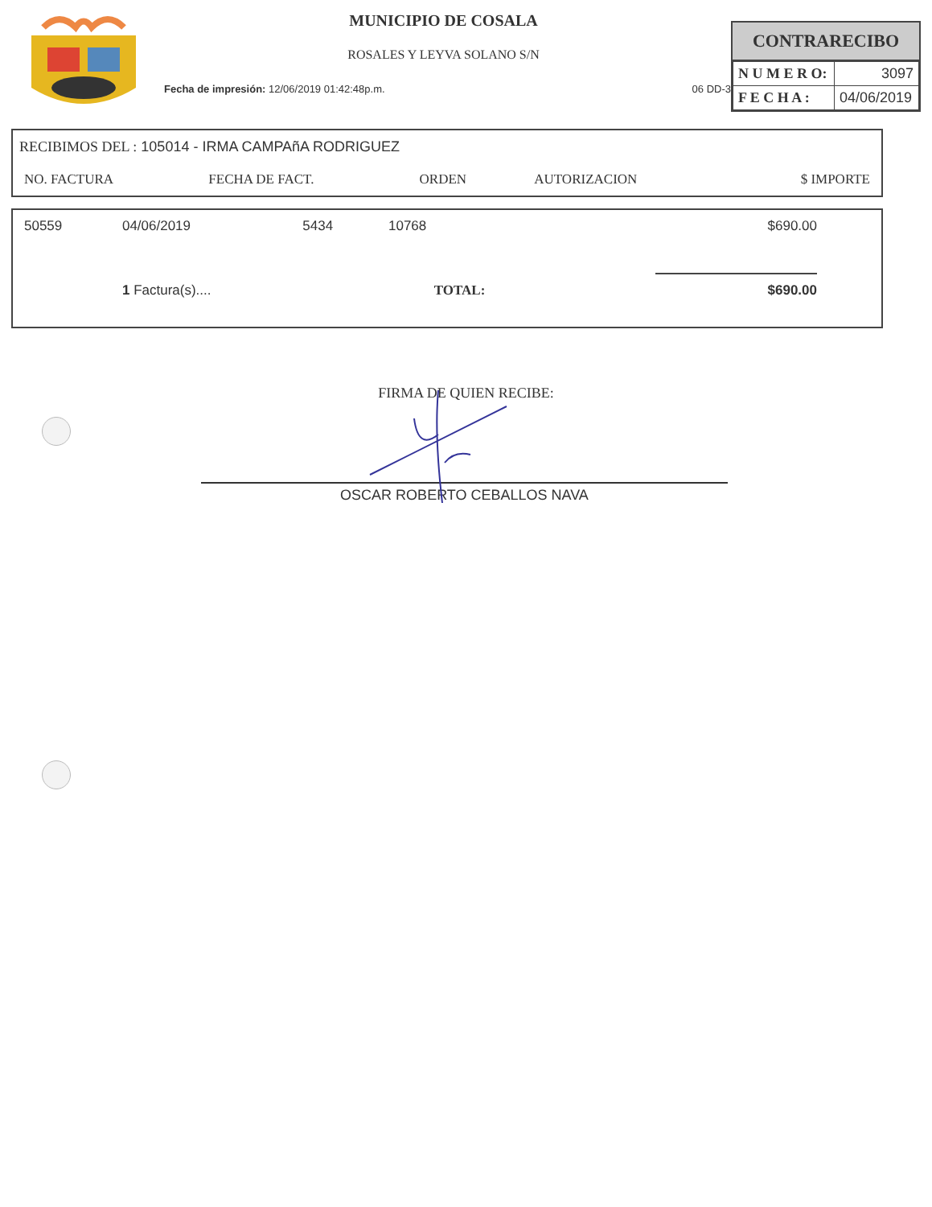MUNICIPIO DE COSALA
ROSALES Y LEYVA SOLANO S/N
Fecha de impresión: 12/06/2019 01:42:48p.m. 06 DD-3
CONTRARECIBO
| N U M E R O: | 3097 |
| F E C H A : | 04/06/2019 |
RECIBIMOS DEL : 105014 - IRMA CAMPAñA RODRIGUEZ
| NO. FACTURA | FECHA DE FACT. | ORDEN | AUTORIZACION | $ IMPORTE |
| --- | --- | --- | --- | --- |
| 50559 | 04/06/2019 | 5434 | 10768 | $690.00 |
| | 1 Factura(s).... | | TOTAL: | $690.00 |
FIRMA DE QUIEN RECIBE:
OSCAR ROBERTO CEBALLOS NAVA